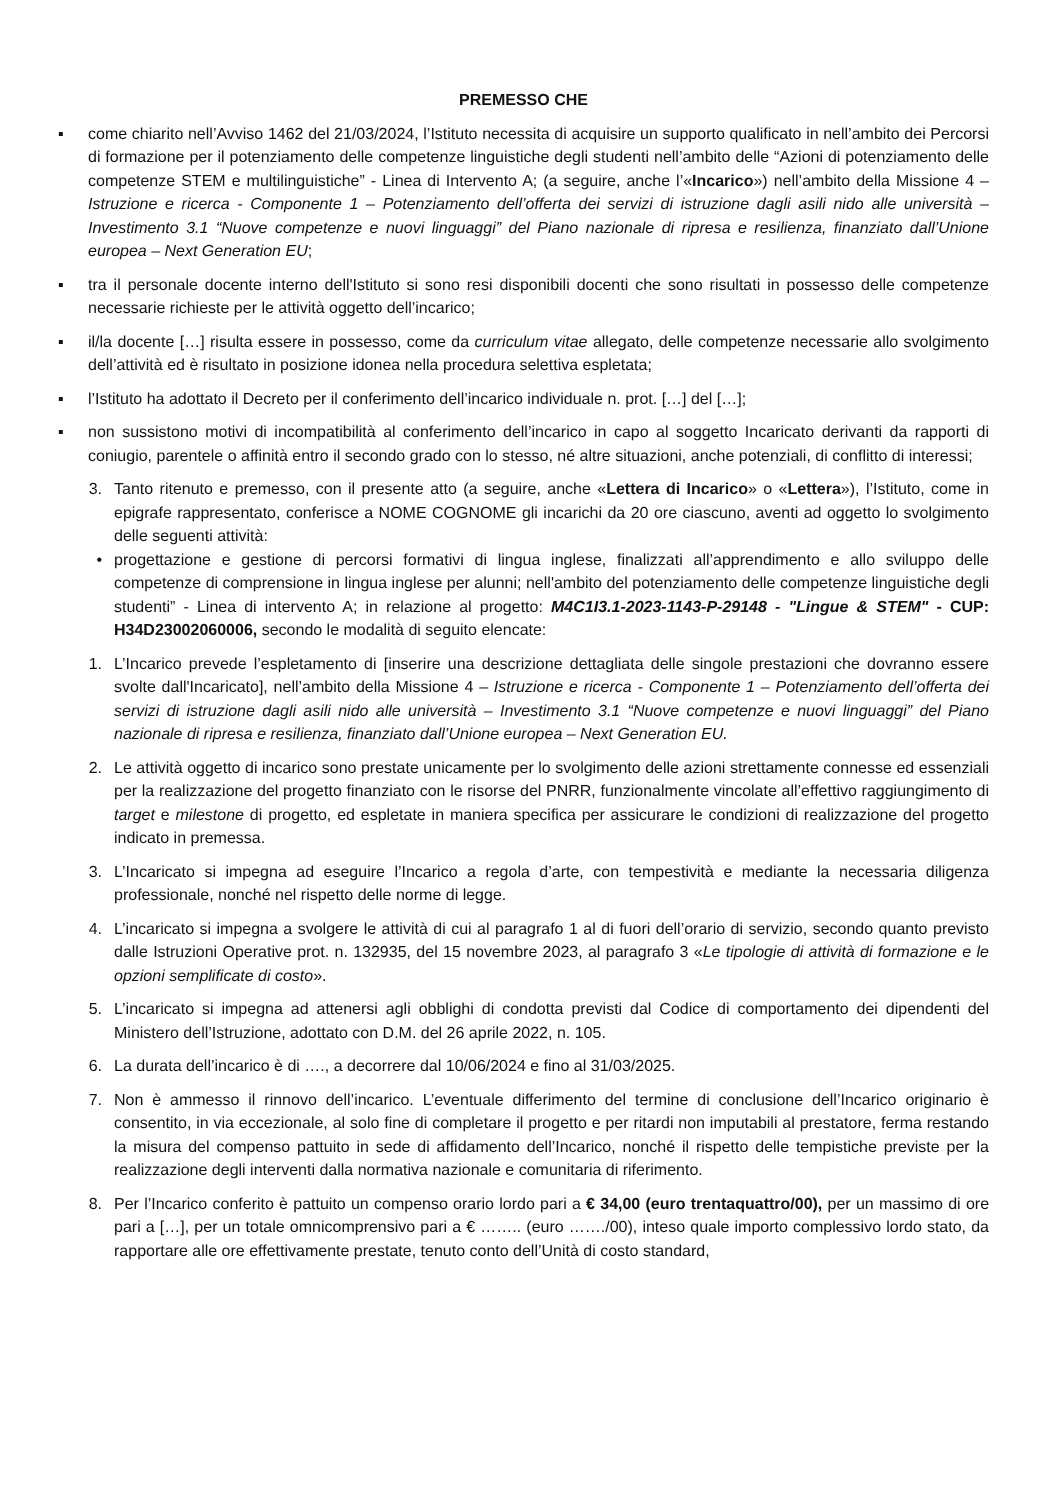PREMESSO CHE
▪ come chiarito nell’Avviso 1462 del 21/03/2024, l’Istituto necessita di acquisire un supporto qualificato in nell’ambito dei Percorsi di formazione per il potenziamento delle competenze linguistiche degli studenti nell’ambito delle “Azioni di potenziamento delle competenze STEM e multilinguistiche” - Linea di Intervento A; (a seguire, anche l’«Incarico») nell’ambito della Missione 4 – Istruzione e ricerca - Componente 1 – Potenziamento dell’offerta dei servizi di istruzione dagli asili nido alle università – Investimento 3.1 “Nuove competenze e nuovi linguaggi” del Piano nazionale di ripresa e resilienza, finanziato dall’Unione europea – Next Generation EU;
▪ tra il personale docente interno dell'Istituto si sono resi disponibili docenti che sono risultati in possesso delle competenze necessarie richieste per le attività oggetto dell’incarico;
▪ il/la docente […] risulta essere in possesso, come da curriculum vitae allegato, delle competenze necessarie allo svolgimento dell’attività ed è risultato in posizione idonea nella procedura selettiva espletata;
▪ l’Istituto ha adottato il Decreto per il conferimento dell’incarico individuale n. prot. […] del […];
▪ non sussistono motivi di incompatibilità al conferimento dell’incarico in capo al soggetto Incaricato derivanti da rapporti di coniugio, parentele o affinità entro il secondo grado con lo stesso, né altre situazioni, anche potenziali, di conflitto di interessi;
3. Tanto ritenuto e premesso, con il presente atto (a seguire, anche «Lettera di Incarico» o «Lettera»), l’Istituto, come in epigrafe rappresentato, conferisce a NOME COGNOME gli incarichi da 20 ore ciascuno, aventi ad oggetto lo svolgimento delle seguenti attività:
• progettazione e gestione di percorsi formativi di lingua inglese, finalizzati all’apprendimento e allo sviluppo delle competenze di comprensione in lingua inglese per alunni; nell'ambito del potenziamento delle competenze linguistiche degli studenti” - Linea di intervento A; in relazione al progetto: M4C1I3.1-2023-1143-P-29148 - "Lingue & STEM" - CUP: H34D23002060006, secondo le modalità di seguito elencate:
1. L’Incarico prevede l’espletamento di [inserire una descrizione dettagliata delle singole prestazioni che dovranno essere svolte dall'Incaricato], nell’ambito della Missione 4 – Istruzione e ricerca - Componente 1 – Potenziamento dell’offerta dei servizi di istruzione dagli asili nido alle università – Investimento 3.1 “Nuove competenze e nuovi linguaggi” del Piano nazionale di ripresa e resilienza, finanziato dall’Unione europea – Next Generation EU.
2. Le attività oggetto di incarico sono prestate unicamente per lo svolgimento delle azioni strettamente connesse ed essenziali per la realizzazione del progetto finanziato con le risorse del PNRR, funzionalmente vincolate all’effettivo raggiungimento di target e milestone di progetto, ed espletate in maniera specifica per assicurare le condizioni di realizzazione del progetto indicato in premessa.
3. L’Incaricato si impegna ad eseguire l’Incarico a regola d’arte, con tempestività e mediante la necessaria diligenza professionale, nonché nel rispetto delle norme di legge.
4. L’incaricato si impegna a svolgere le attività di cui al paragrafo 1 al di fuori dell’orario di servizio, secondo quanto previsto dalle Istruzioni Operative prot. n. 132935, del 15 novembre 2023, al paragrafo 3 «Le tipologie di attività di formazione e le opzioni semplificate di costo».
5. L’incaricato si impegna ad attenersi agli obblighi di condotta previsti dal Codice di comportamento dei dipendenti del Ministero dell’Istruzione, adottato con D.M. del 26 aprile 2022, n. 105.
6. La durata dell’incarico è di …., a decorrere dal 10/06/2024 e fino al 31/03/2025.
7. Non è ammesso il rinnovo dell’incarico. L’eventuale differimento del termine di conclusione dell’Incarico originario è consentito, in via eccezionale, al solo fine di completare il progetto e per ritardi non imputabili al prestatore, ferma restando la misura del compenso pattuito in sede di affidamento dell’Incarico, nonché il rispetto delle tempistiche previste per la realizzazione degli interventi dalla normativa nazionale e comunitaria di riferimento.
8. Per l’Incarico conferito è pattuito un compenso orario lordo pari a € 34,00 (euro trentaquattro/00), per un massimo di ore pari a […], per un totale omnicomprensivo pari a € …….. (euro ……./00), inteso quale importo complessivo lordo stato, da rapportare alle ore effettivamente prestate, tenuto conto dell’Unità di costo standard,